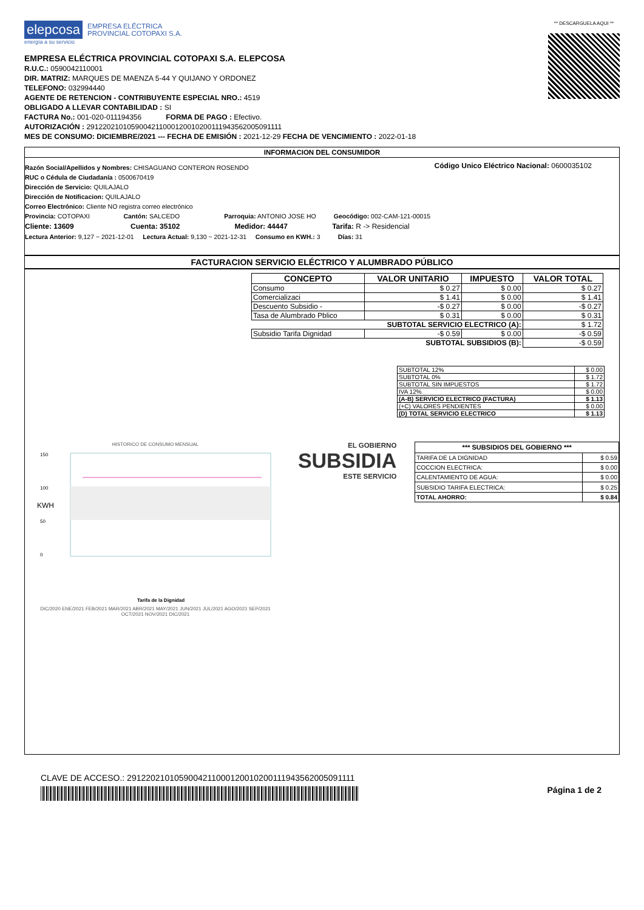elepcosa EMPRESA ELÉCTRICA
PROVINCIAL COTOPAXI S.A.
energía a su servicio
EMPRESA ELÉCTRICA PROVINCIAL COTOPAXI S.A. ELEPCOSA
R.U.C.: 0590042110001
DIR. MATRIZ: MARQUES DE MAENZA 5-44 Y QUIJANO Y ORDONEZ
TELEFONO: 032994440
AGENTE DE RETENCION - CONTRIBUYENTE ESPECIAL NRO.: 4519
OBLIGADO A LLEVAR CONTABILIDAD : SI
FACTURA No.: 001-020-011194356 FORMA DE PAGO : Efectivo.
AUTORIZACIÓN : 2912202101059004211000120010200111943562005091111
MES DE CONSUMO: DICIEMBRE/2021 --- FECHA DE EMISIÓN : 2021-12-29 FECHA DE VENCIMIENTO : 2022-01-18
** DESCARGUELA AQUI **
INFORMACION DEL CONSUMIDOR
Razón Social/Apellidos y Nombres: CHISAGUANO CONTERON ROSENDO
RUC o Cédula de Ciudadanía : 0500670419
Dirección de Servicio: QUILAJALO
Dirección de Notificacion: QUILAJALO
Correo Electrónico: Cliente NO registra correo electrónico
Provincia: COTOPAXI Cantón: SALCEDO Parroquia: ANTONIO JOSE HO Geocódigo: 002-CAM-121-00015
Cliente: 13609 Cuenta: 35102 Medidor: 44447 Tarifa: R -> Residencial
Lectura Anterior: 9,127 ~ 2021-12-01 Lectura Actual: 9,130 ~ 2021-12-31 Consumo en KWH.: 3 Días: 31
Código Unico Eléctrico Nacional: 0600035102
FACTURACION SERVICIO ELÉCTRICO Y ALUMBRADO PÚBLICO
| CONCEPTO | VALOR UNITARIO | IMPUESTO | VALOR TOTAL |
| --- | --- | --- | --- |
| Consumo | $ 0.27 | $ 0.00 | $ 0.27 |
| Comercializaci | $ 1.41 | $ 0.00 | $ 1.41 |
| Descuento Subsidio - | -$ 0.27 | $ 0.00 | -$ 0.27 |
| Tasa de Alumbrado Pblico | $ 0.31 | $ 0.00 | $ 0.31 |
| SUBTOTAL SERVICIO ELECTRICO (A): | | | $ 1.72 |
| Subsidio Tarifa Dignidad | -$ 0.59 | $ 0.00 | -$ 0.59 |
| SUBTOTAL SUBSIDIOS (B): | | | -$ 0.59 |
| SUBTOTAL 12% | $ 0.00 |
| SUBTOTAL 0% | $ 1.72 |
| SUBTOTAL SIN IMPUESTOS | $ 1.72 |
| IVA 12% | $ 0.00 |
| (A-B) SERVICIO ELECTRICO (FACTURA) | $ 1.13 |
| (+C) VALORES PENDIENTES | $ 0.00 |
| (D) TOTAL SERVICIO ELECTRICO | $ 1.13 |
HISTORICO DE CONSUMO MENSUAL
150
100
50
0
KWH
Tarifa de la Dignidad
DIC/2020 ENE/2021 FEB/2021 MAR/2021 ABR/2021 MAY/2021 JUN/2021 JUL/2021 AGO/2021 SEP/2021 OCT/2021 NOV/2021 DIC/2021
EL GOBIERNO
SUBSIDIA
ESTE SERVICIO
| *** SUBSIDIOS DEL GOBIERNO *** | |
| --- | --- |
| TARIFA DE LA DIGNIDAD | $ 0.59 |
| COCCION ELECTRICA: | $ 0.00 |
| CALENTAMIENTO DE AGUA: | $ 0.00 |
| SUBSIDIO TARIFA ELECTRICA: | $ 0.25 |
| TOTAL AHORRO: | $ 0.84 |
CLAVE DE ACCESO.: 2912202101059004211000120010200111943562005091111
Página 1 de 2